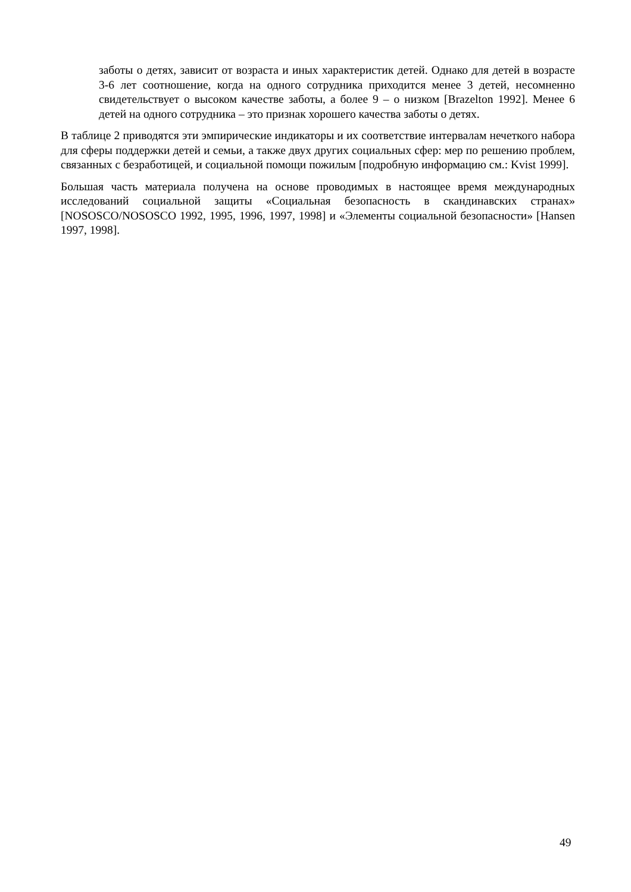заботы о детях, зависит от возраста и иных характеристик детей. Однако для детей в возрасте 3-6 лет соотношение, когда на одного сотрудника приходится менее 3 детей, несомненно свидетельствует о высоком качестве заботы, а более 9 – о низком [Brazelton 1992]. Менее 6 детей на одного сотрудника – это признак хорошего качества заботы о детях.
В таблице 2 приводятся эти эмпирические индикаторы и их соответствие интервалам нечеткого набора для сферы поддержки детей и семьи, а также двух других социальных сфер: мер по решению проблем, связанных с безработицей, и социальной помощи пожилым [подробную информацию см.: Kvist 1999].
Большая часть материала получена на основе проводимых в настоящее время международных исследований социальной защиты «Социальная безопасность в скандинавских странах» [NOSOSCO/NOSOSCO 1992, 1995, 1996, 1997, 1998] и «Элементы социальной безопасности» [Hansen 1997, 1998].
49